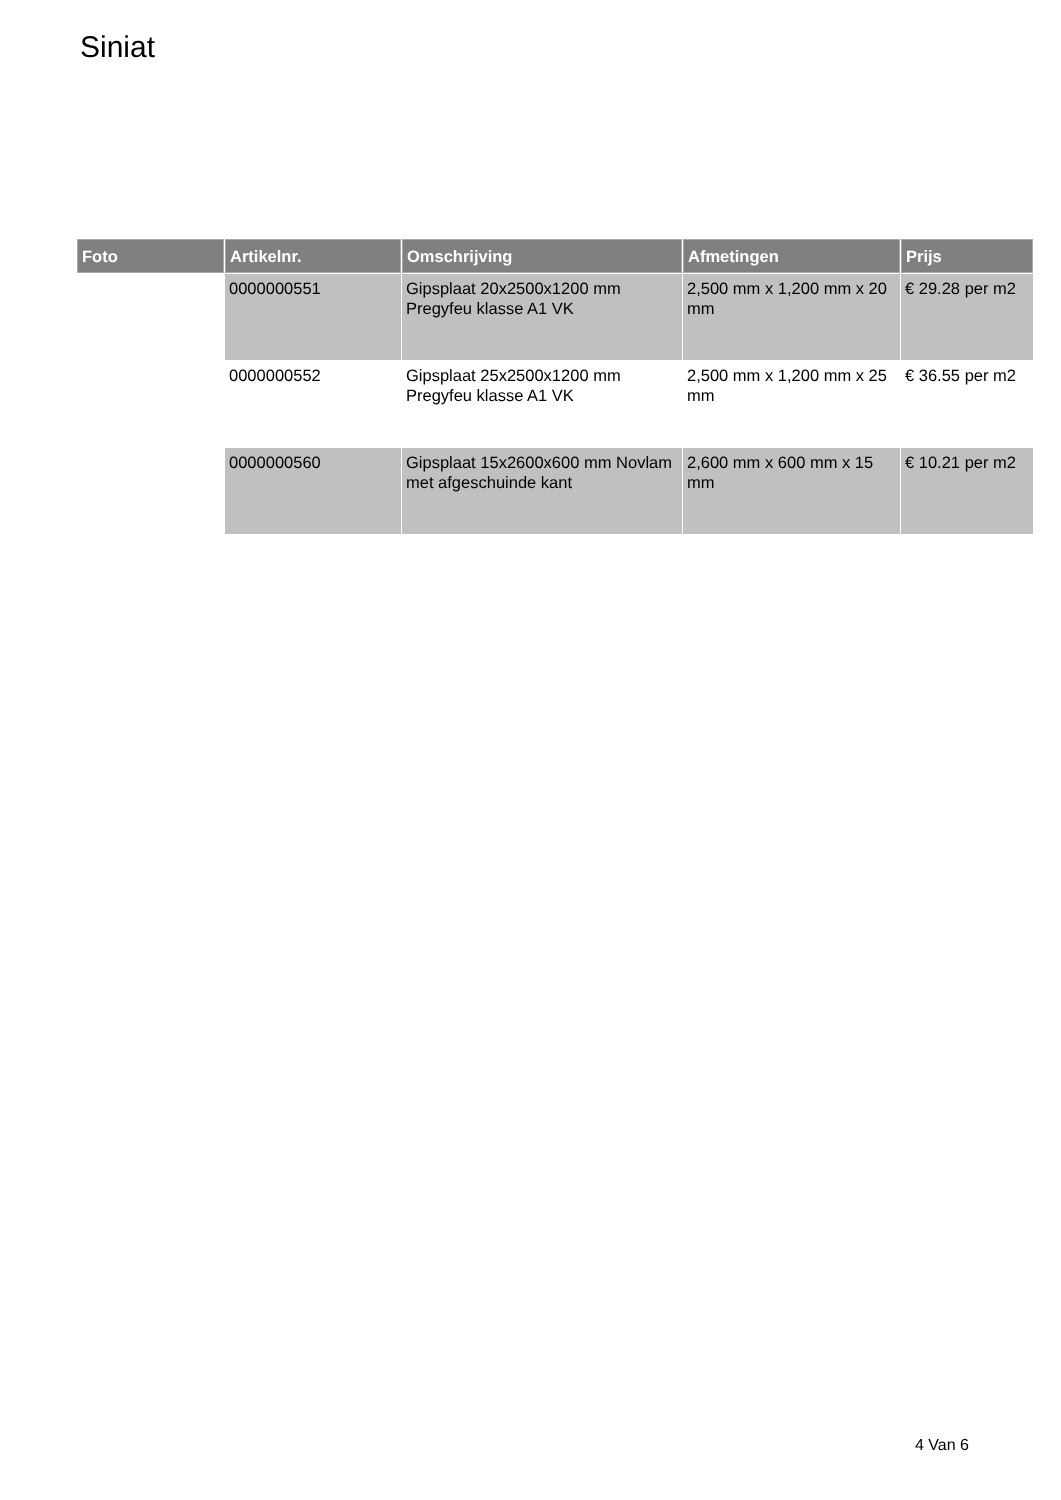Siniat
| Foto | Artikelnr. | Omschrijving | Afmetingen | Prijs |
| --- | --- | --- | --- | --- |
| | 0000000551 | Gipsplaat 20x2500x1200 mm Pregyfeu klasse A1 VK | 2,500 mm x 1,200 mm x 20 mm | € 29.28 per m2 |
| | 0000000552 | Gipsplaat 25x2500x1200 mm Pregyfeu klasse A1 VK | 2,500 mm x 1,200 mm x 25 mm | € 36.55 per m2 |
| | 0000000560 | Gipsplaat 15x2600x600 mm Novlam met afgeschuinde kant | 2,600 mm x 600 mm x 15 mm | € 10.21 per m2 |
4 Van 6